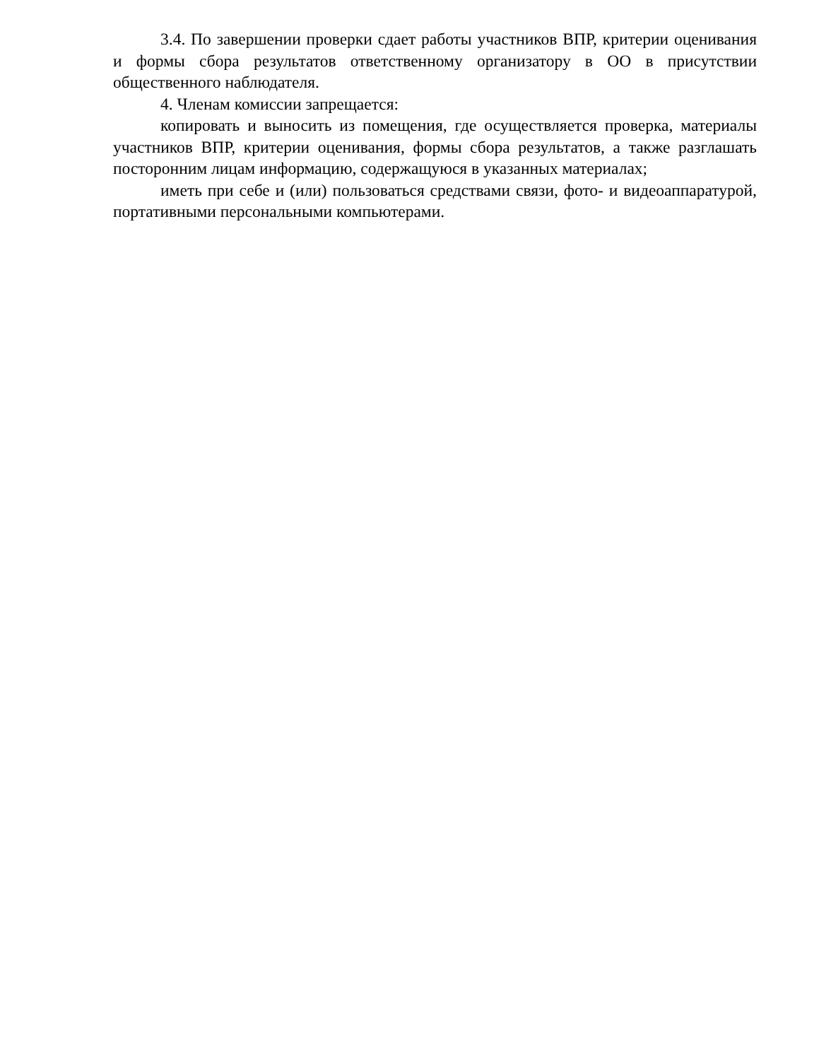3.4. По завершении проверки сдает работы участников ВПР, критерии оценивания и формы сбора результатов ответственному организатору в ОО в присутствии общественного наблюдателя.
4. Членам комиссии запрещается:
копировать и выносить из помещения, где осуществляется проверка, материалы участников ВПР, критерии оценивания, формы сбора результатов, а также разглашать посторонним лицам информацию, содержащуюся в указанных материалах;
иметь при себе и (или) пользоваться средствами связи, фото- и видеоаппаратурой, портативными персональными компьютерами.